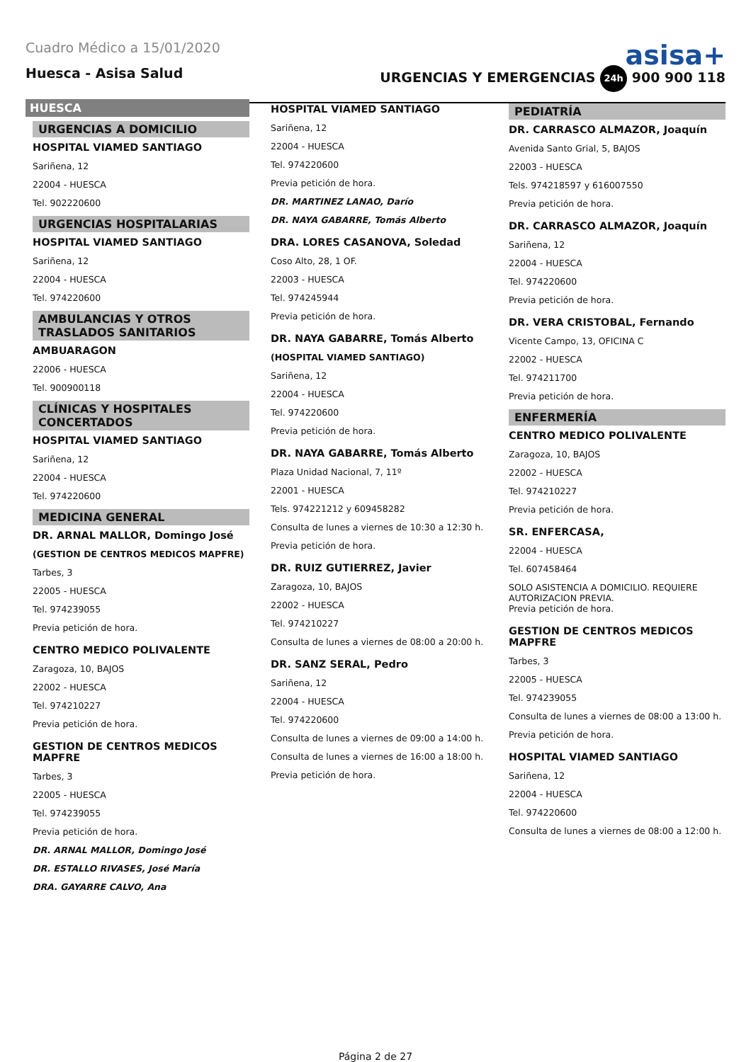Cuadro Médico a 15/01/2020
asisa+
Huesca - Asisa Salud URGENCIAS Y EMERGENCIAS 24h 900 900 118
HUESCA
URGENCIAS A DOMICILIO
HOSPITAL VIAMED SANTIAGO
Sariñena, 12
22004 - HUESCA
Tel. 902220600
URGENCIAS HOSPITALARIAS
HOSPITAL VIAMED SANTIAGO
Sariñena, 12
22004 - HUESCA
Tel. 974220600
AMBULANCIAS Y OTROS TRASLADOS SANITARIOS
AMBUARAGON
22006 - HUESCA
Tel. 900900118
CLÍNICAS Y HOSPITALES CONCERTADOS
HOSPITAL VIAMED SANTIAGO
Sariñena, 12
22004 - HUESCA
Tel. 974220600
MEDICINA GENERAL
DR. ARNAL MALLOR, Domingo José
(GESTION DE CENTROS MEDICOS MAPFRE)
Tarbes, 3
22005 - HUESCA
Tel. 974239055
Previa petición de hora.
CENTRO MEDICO POLIVALENTE
Zaragoza, 10, BAJOS
22002 - HUESCA
Tel. 974210227
Previa petición de hora.
GESTION DE CENTROS MEDICOS MAPFRE
Tarbes, 3
22005 - HUESCA
Tel. 974239055
Previa petición de hora.
DR. ARNAL MALLOR, Domingo José
DR. ESTALLO RIVASES, José María
DRA. GAYARRE CALVO, Ana
HOSPITAL VIAMED SANTIAGO
Sariñena, 12
22004 - HUESCA
Tel. 974220600
Previa petición de hora.
DR. MARTINEZ LANAO, Darío
DR. NAYA GABARRE, Tomás Alberto
DRA. LORES CASANOVA, Soledad
Coso Alto, 28, 1 OF.
22003 - HUESCA
Tel. 974245944
Previa petición de hora.
DR. NAYA GABARRE, Tomás Alberto
(HOSPITAL VIAMED SANTIAGO)
Sariñena, 12
22004 - HUESCA
Tel. 974220600
Previa petición de hora.
DR. NAYA GABARRE, Tomás Alberto
Plaza Unidad Nacional, 7, 11º
22001 - HUESCA
Tels. 974221212 y 609458282
Consulta de lunes a viernes de 10:30 a 12:30 h.
Previa petición de hora.
DR. RUIZ GUTIERREZ, Javier
Zaragoza, 10, BAJOS
22002 - HUESCA
Tel. 974210227
Consulta de lunes a viernes de 08:00 a 20:00 h.
DR. SANZ SERAL, Pedro
Sariñena, 12
22004 - HUESCA
Tel. 974220600
Consulta de lunes a viernes de 09:00 a 14:00 h.
Consulta de lunes a viernes de 16:00 a 18:00 h.
Previa petición de hora.
PEDIATRÍA
DR. CARRASCO ALMAZOR, Joaquín
Avenida Santo Grial, 5, BAJOS
22003 - HUESCA
Tels. 974218597 y 616007550
Previa petición de hora.
DR. CARRASCO ALMAZOR, Joaquín
Sariñena, 12
22004 - HUESCA
Tel. 974220600
Previa petición de hora.
DR. VERA CRISTOBAL, Fernando
Vicente Campo, 13, OFICINA C
22002 - HUESCA
Tel. 974211700
Previa petición de hora.
ENFERMERÍA
CENTRO MEDICO POLIVALENTE
Zaragoza, 10, BAJOS
22002 - HUESCA
Tel. 974210227
Previa petición de hora.
SR. ENFERCASA,
22004 - HUESCA
Tel. 607458464
SOLO ASISTENCIA A DOMICILIO. REQUIERE AUTORIZACION PREVIA.
Previa petición de hora.
GESTION DE CENTROS MEDICOS MAPFRE
Tarbes, 3
22005 - HUESCA
Tel. 974239055
Consulta de lunes a viernes de 08:00 a 13:00 h.
Previa petición de hora.
HOSPITAL VIAMED SANTIAGO
Sariñena, 12
22004 - HUESCA
Tel. 974220600
Consulta de lunes a viernes de 08:00 a 12:00 h.
Página 2 de 27